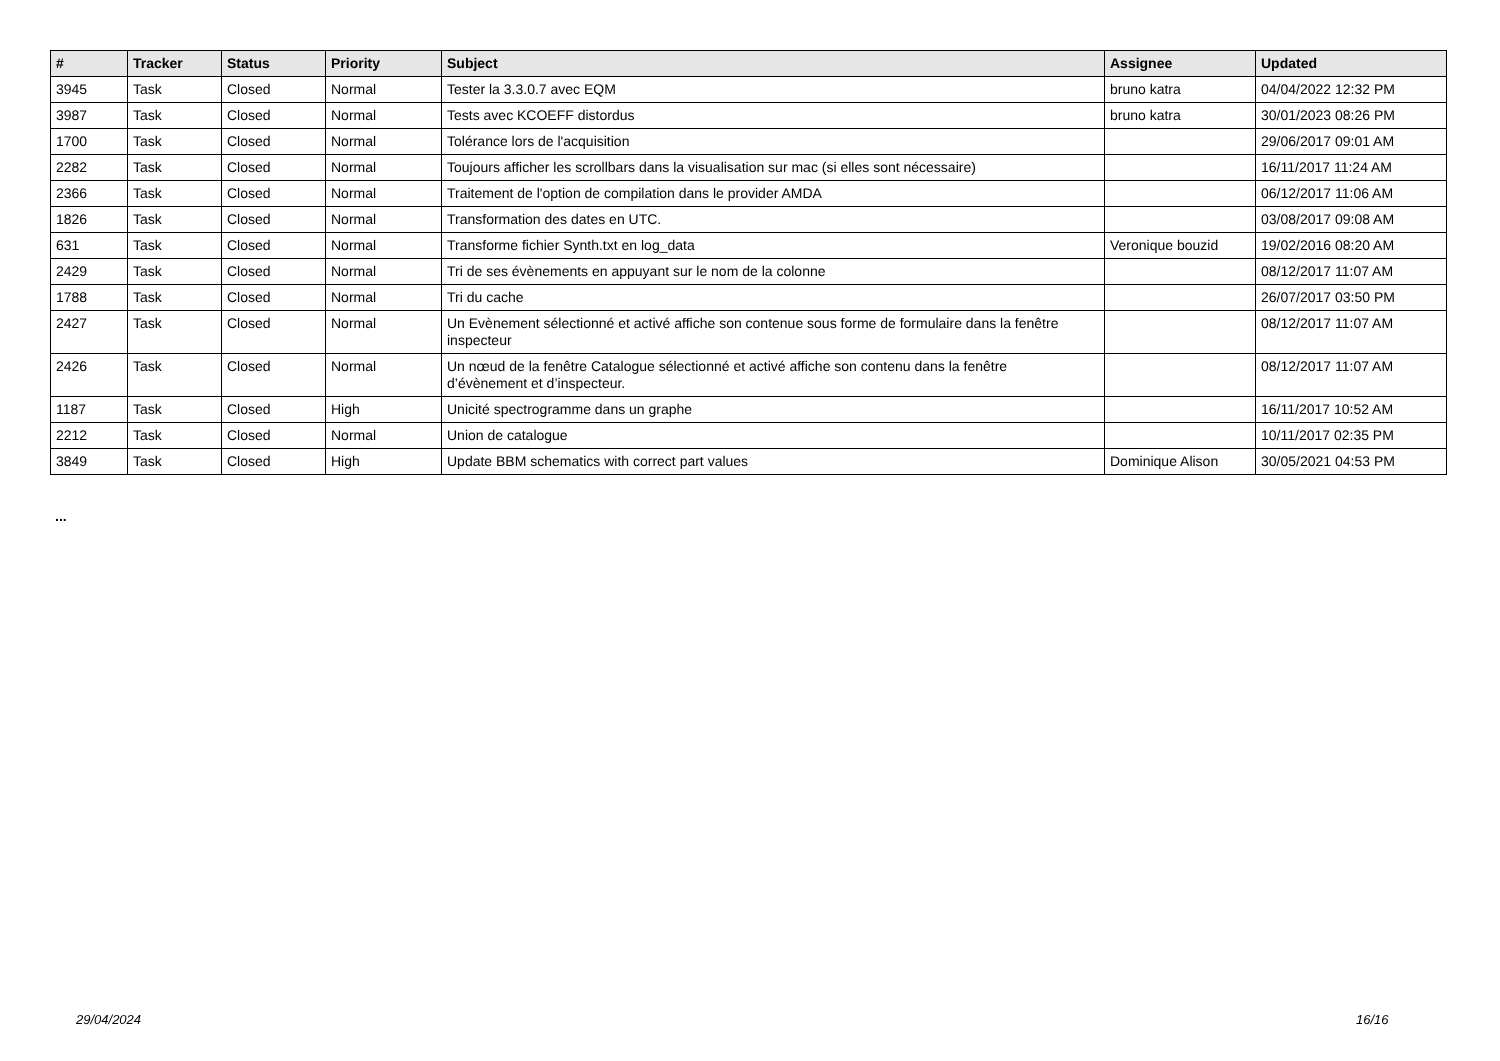| # | Tracker | Status | Priority | Subject | Assignee | Updated |
| --- | --- | --- | --- | --- | --- | --- |
| 3945 | Task | Closed | Normal | Tester la 3.3.0.7 avec EQM | bruno katra | 04/04/2022 12:32 PM |
| 3987 | Task | Closed | Normal | Tests avec KCOEFF distordus | bruno katra | 30/01/2023 08:26 PM |
| 1700 | Task | Closed | Normal | Tolérance lors de l'acquisition | | 29/06/2017 09:01 AM |
| 2282 | Task | Closed | Normal | Toujours afficher les scrollbars dans la visualisation sur mac (si elles sont nécessaire) | | 16/11/2017 11:24 AM |
| 2366 | Task | Closed | Normal | Traitement de l'option de compilation dans le provider AMDA | | 06/12/2017 11:06 AM |
| 1826 | Task | Closed | Normal | Transformation des dates en UTC. | | 03/08/2017 09:08 AM |
| 631 | Task | Closed | Normal | Transforme fichier Synth.txt en log_data | Veronique bouzid | 19/02/2016 08:20 AM |
| 2429 | Task | Closed | Normal | Tri de ses évènements en appuyant sur le nom de la colonne | | 08/12/2017 11:07 AM |
| 1788 | Task | Closed | Normal | Tri du cache | | 26/07/2017 03:50 PM |
| 2427 | Task | Closed | Normal | Un Evènement sélectionné et activé affiche son contenue sous forme de formulaire dans la fenêtre inspecteur | | 08/12/2017 11:07 AM |
| 2426 | Task | Closed | Normal | Un nœud de la fenêtre Catalogue sélectionné et activé affiche son contenu dans la fenêtre d’évènement et d’inspecteur. | | 08/12/2017 11:07 AM |
| 1187 | Task | Closed | High | Unicité spectrogramme dans un graphe | | 16/11/2017 10:52 AM |
| 2212 | Task | Closed | Normal | Union de catalogue | | 10/11/2017 02:35 PM |
| 3849 | Task | Closed | High | Update BBM schematics with correct part values | Dominique Alison | 30/05/2021 04:53 PM |
...
29/04/2024 16/16